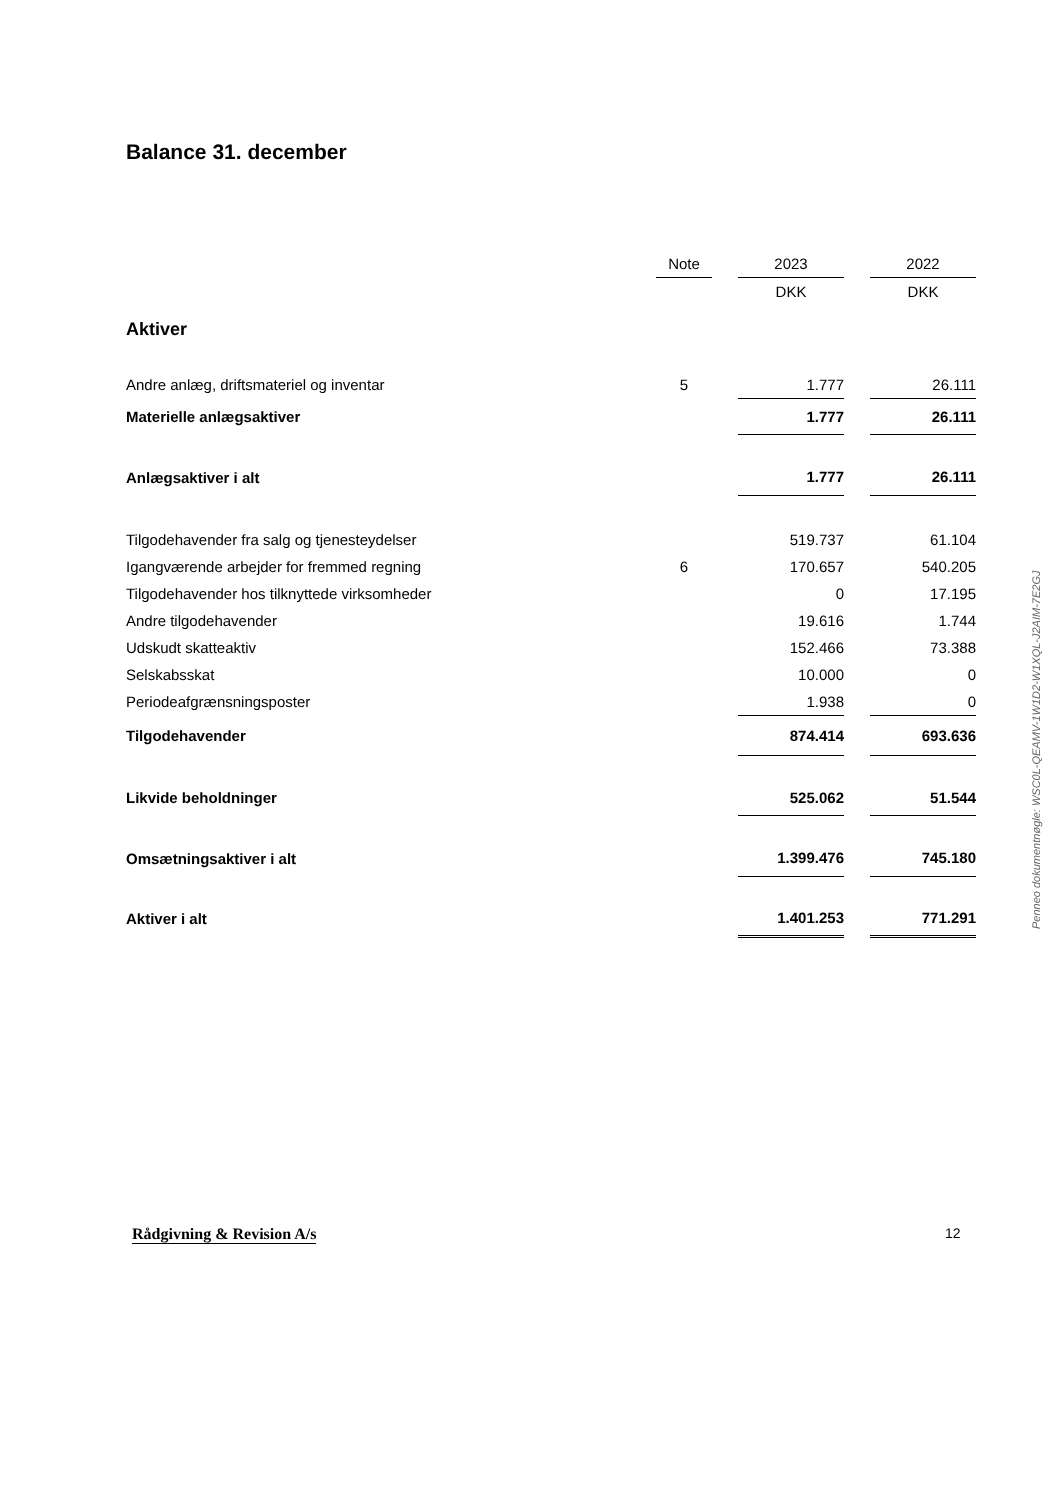Balance 31. december
| | Note | | 2023 | | 2022 |
| | | | DKK | | DKK |
| Aktiver | | | | | |
| Andre anlæg, driftsmateriel og inventar | 5 | | 1.777 | | 26.111 |
| Materielle anlægsaktiver | | | 1.777 | | 26.111 |
| Anlægsaktiver i alt | | | 1.777 | | 26.111 |
| Tilgodehavender fra salg og tjenesteydelser | | | 519.737 | | 61.104 |
| Igangværende arbejder for fremmed regning | 6 | | 170.657 | | 540.205 |
| Tilgodehavender hos tilknyttede virksomheder | | | 0 | | 17.195 |
| Andre tilgodehavender | | | 19.616 | | 1.744 |
| Udskudt skatteaktiv | | | 152.466 | | 73.388 |
| Selskabsskat | | | 10.000 | | 0 |
| Periodeafgrænsningsposter | | | 1.938 | | 0 |
| Tilgodehavender | | | 874.414 | | 693.636 |
| Likvide beholdninger | | | 525.062 | | 51.544 |
| Omsætningsaktiver i alt | | | 1.399.476 | | 745.180 |
| Aktiver i alt | | | 1.401.253 | | 771.291 |
Penneo dokumentnøgle: WSC0L-QEAMV-1W1D2-W1XQL-J2AIM-7E2GJ
Rådgivning & Revision A/s 12